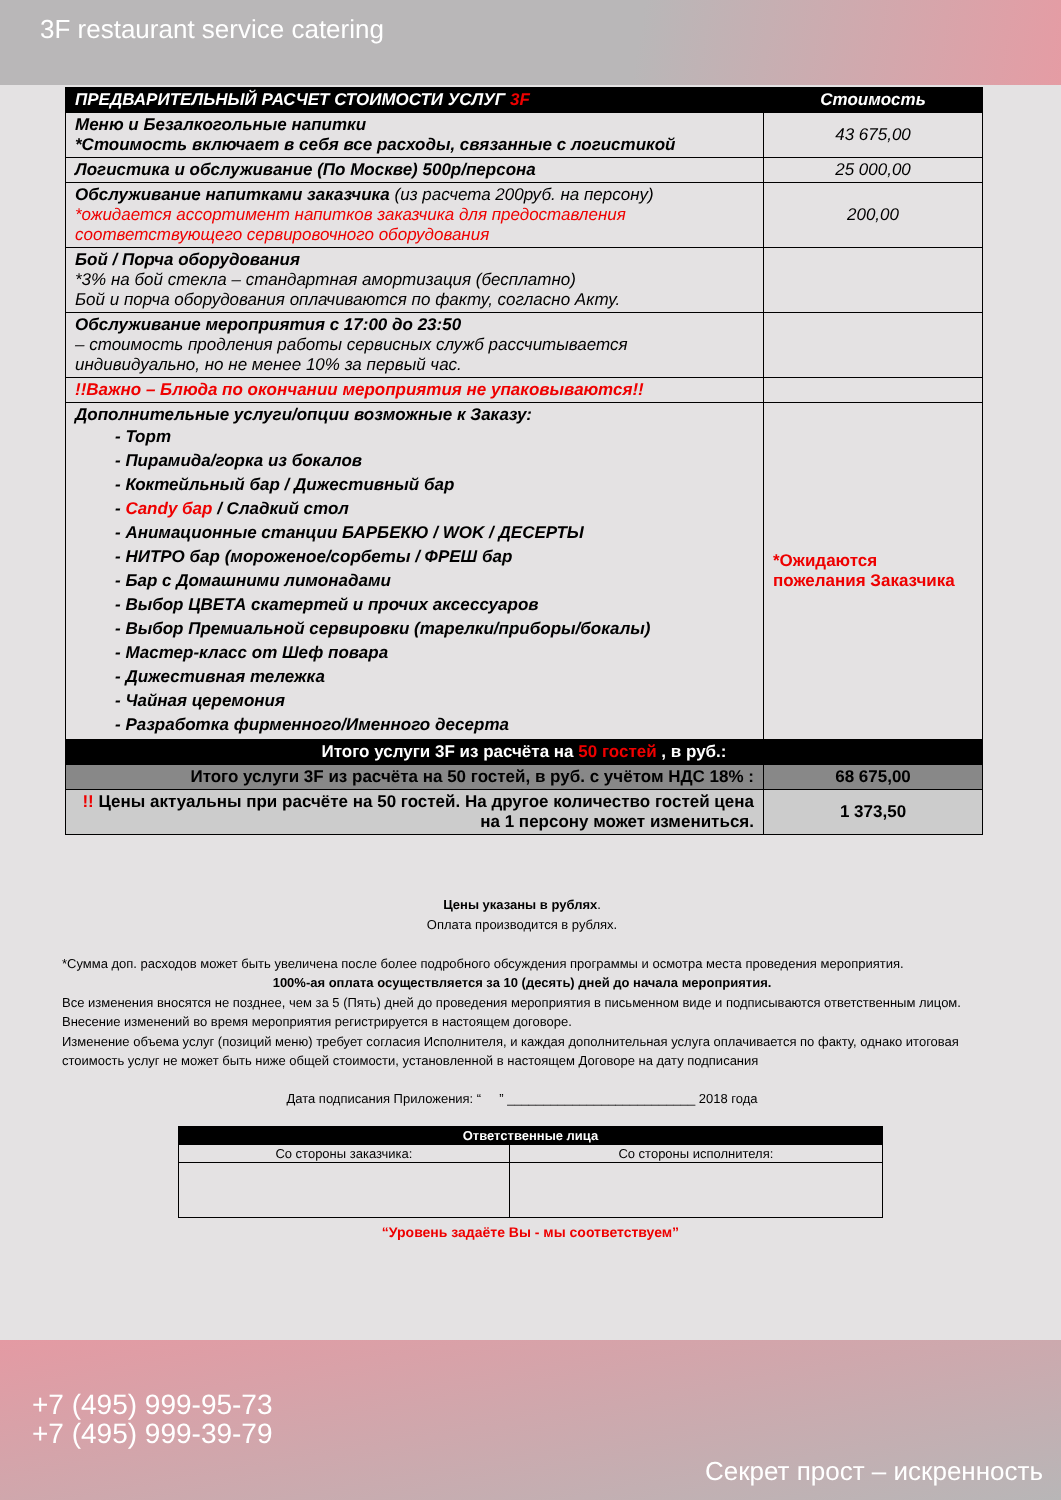3F restaurant service catering
| ПРЕДВАРИТЕЛЬНЫЙ РАСЧЕТ СТОИМОСТИ УСЛУГ 3F | Стоимость |
| --- | --- |
| Меню и Безалкогольные напитки *Стоимость включает в себя все расходы, связанные с логистикой | 43 675,00 |
| Логистика и обслуживание (По Москве) 500р/персона | 25 000,00 |
| Обслуживание напитками заказчика (из расчета 200руб. на персону) *ожидается ассортимент напитков заказчика для предоставления соответствующего сервировочного оборудования | 200,00 |
| Бой / Порча оборудования *3% на бой стекла – стандартная амортизация (бесплатно) Бой и порча оборудования оплачиваются по факту, согласно Акту. | |
| Обслуживание мероприятия с 17:00 до 23:50 – стоимость продления работы сервисных служб рассчитывается индивидуально, но не менее 10% за первый час. | |
| !!Важно – Блюда по окончании мероприятия не упаковываются!! | |
| Дополнительные услуги/опции возможные к Заказу: - Торт - Пирамида/горка из бокалов - Коктейльный бар / Дижестивный бар - Candy бар / Сладкий стол - Анимационные станции БАРБЕКЮ / WOK / ДЕСЕРТЫ - НИТРО бар (мороженое/сорбеты / ФРЕШ бар - Бар с Домашними лимонадами - Выбор ЦВЕТА скатертей и прочих аксессуаров - Выбор Премиальной сервировки (тарелки/приборы/бокалы) - Мастер-класс от Шеф повара - Дижестивная тележка - Чайная церемония - Разработка фирменного/Именного десерта | *Ожидаются пожелания Заказчика |
| Итого услуги 3F из расчёта на 50 гостей , в руб.: | |
| Итого услуги 3F из расчёта на 50 гостей, в руб. с учётом НДС 18% : | 68 675,00 |
| !! Цены актуальны при расчёте на 50 гостей. На другое количество гостей цена на 1 персону может измениться. | 1 373,50 |
Цены указаны в рублях.
Оплата производится в рублях.
*Сумма доп. расходов может быть увеличена после более подробного обсуждения программы и осмотра места проведения мероприятия.
100%-ая оплата осуществляется за 10 (десять) дней до начала мероприятия.
Все изменения вносятся не позднее, чем за 5 (Пять) дней до проведения мероприятия в письменном виде и подписываются ответственным лицом.
Внесение изменений во время мероприятия регистрируется в настоящем договоре.
Изменение объема услуг (позиций меню) требует согласия Исполнителя, и каждая дополнительная услуга оплачивается по факту, однако итоговая стоимость услуг не может быть ниже общей стоимости, установленной в настоящем Договоре на дату подписания
Дата подписания Приложения: “ ” __________________________ 2018 года
| Ответственные лица | |
| --- | --- |
| Со стороны заказчика: | Со стороны исполнителя: |
“Уровень задаёте Вы - мы соответствуем”
+7 (495) 999-95-73
+7 (495) 999-39-79
Секрет прост – искренность